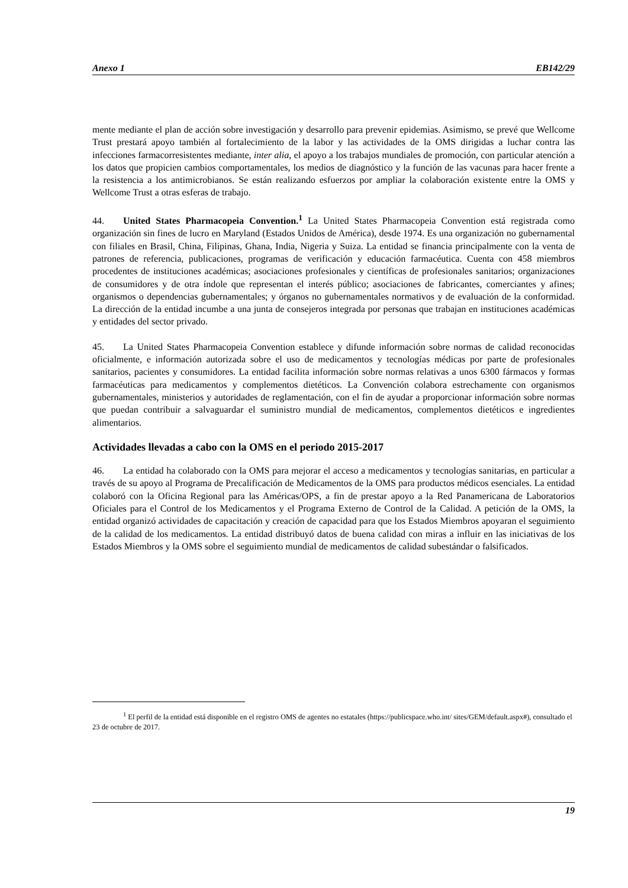Anexo 1 EB142/29
mente mediante el plan de acción sobre investigación y desarrollo para prevenir epidemias. Asimismo, se prevé que Wellcome Trust prestará apoyo también al fortalecimiento de la labor y las actividades de la OMS dirigidas a luchar contra las infecciones farmacorresistentes mediante, inter alia, el apoyo a los trabajos mundiales de promoción, con particular atención a los datos que propicien cambios comportamentales, los medios de diagnóstico y la función de las vacunas para hacer frente a la resistencia a los antimicrobianos. Se están realizando esfuerzos por ampliar la colaboración existente entre la OMS y Wellcome Trust a otras esferas de trabajo.
44. United States Pharmacopeia Convention.<sup>1</sup> La United States Pharmacopeia Convention está registrada como organización sin fines de lucro en Maryland (Estados Unidos de América), desde 1974. Es una organización no gubernamental con filiales en Brasil, China, Filipinas, Ghana, India, Nigeria y Suiza. La entidad se financia principalmente con la venta de patrones de referencia, publicaciones, programas de verificación y educación farmacéutica. Cuenta con 458 miembros procedentes de instituciones académicas; asociaciones profesionales y científicas de profesionales sanitarios; organizaciones de consumidores y de otra índole que representan el interés público; asociaciones de fabricantes, comerciantes y afines; organismos o dependencias gubernamentales; y órganos no gubernamentales normativos y de evaluación de la conformidad. La dirección de la entidad incumbe a una junta de consejeros integrada por personas que trabajan en instituciones académicas y entidades del sector privado.
45. La United States Pharmacopeia Convention establece y difunde información sobre normas de calidad reconocidas oficialmente, e información autorizada sobre el uso de medicamentos y tecnologías médicas por parte de profesionales sanitarios, pacientes y consumidores. La entidad facilita información sobre normas relativas a unos 6300 fármacos y formas farmacéuticas para medicamentos y complementos dietéticos. La Convención colabora estrechamente con organismos gubernamentales, ministerios y autoridades de reglamentación, con el fin de ayudar a proporcionar información sobre normas que puedan contribuir a salvaguardar el suministro mundial de medicamentos, complementos dietéticos e ingredientes alimentarios.
Actividades llevadas a cabo con la OMS en el periodo 2015-2017
46. La entidad ha colaborado con la OMS para mejorar el acceso a medicamentos y tecnologías sanitarias, en particular a través de su apoyo al Programa de Precalificación de Medicamentos de la OMS para productos médicos esenciales. La entidad colaboró con la Oficina Regional para las Américas/OPS, a fin de prestar apoyo a la Red Panamericana de Laboratorios Oficiales para el Control de los Medicamentos y el Programa Externo de Control de la Calidad. A petición de la OMS, la entidad organizó actividades de capacitación y creación de capacidad para que los Estados Miembros apoyaran el seguimiento de la calidad de los medicamentos. La entidad distribuyó datos de buena calidad con miras a influir en las iniciativas de los Estados Miembros y la OMS sobre el seguimiento mundial de medicamentos de calidad subestándar o falsificados.
<sup>1</sup> El perfil de la entidad está disponible en el registro OMS de agentes no estatales (https://publicspace.who.int/ sites/GEM/default.aspx#), consultado el 23 de octubre de 2017.
19